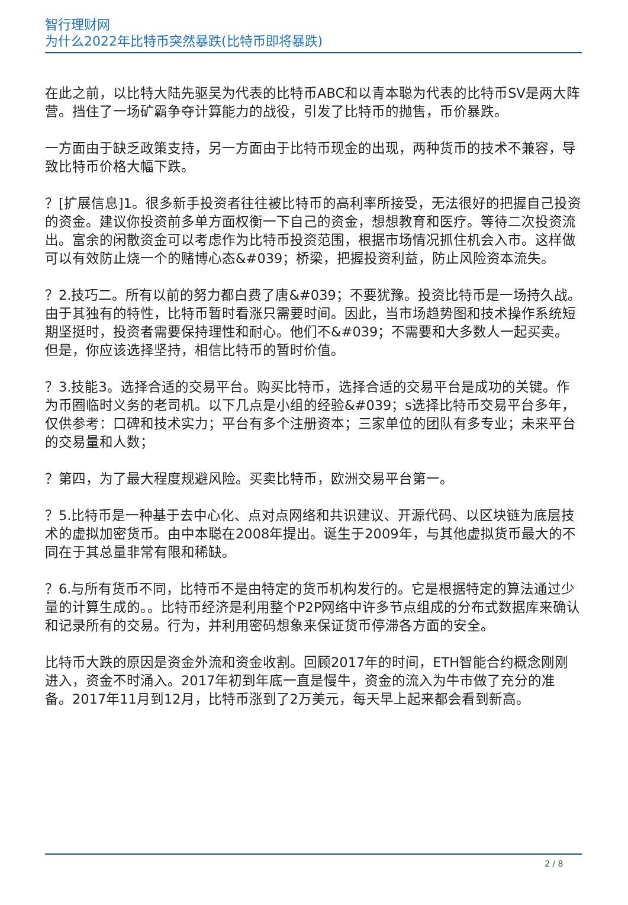智行理财网
为什么2022年比特币突然暴跌(比特币即将暴跌)
在此之前，以比特大陆先驱吴为代表的比特币ABC和以青本聪为代表的比特币SV是两大阵营。挡住了一场矿霸争夺计算能力的战役，引发了比特币的抛售，币价暴跌。
一方面由于缺乏政策支持，另一方面由于比特币现金的出现，两种货币的技术不兼容，导致比特币价格大幅下跌。
？[扩展信息]1。很多新手投资者往往被比特币的高利率所接受，无法很好的把握自己投资的资金。建议你投资前多单方面权衡一下自己的资金，想想教育和医疗。等待二次投资流出。富余的闲散资金可以考虑作为比特币投资范围，根据市场情况抓住机会入市。这样做可以有效防止烧一个的赌博心态&#039；桥梁，把握投资利益，防止风险资本流失。
？2.技巧二。所有以前的努力都白费了唐&#039；不要犹豫。投资比特币是一场持久战。由于其独有的特性，比特币暂时看涨只需要时间。因此，当市场趋势图和技术操作系统短期坚挺时，投资者需要保持理性和耐心。他们不&#039；不需要和大多数人一起买卖。但是，你应该选择坚持，相信比特币的暂时价值。
？3.技能3。选择合适的交易平台。购买比特币，选择合适的交易平台是成功的关键。作为币圈临时义务的老司机。以下几点是小组的经验&#039；s选择比特币交易平台多年，仅供参考：口碑和技术实力；平台有多个注册资本；三家单位的团队有多专业；未来平台的交易量和人数；
？第四，为了最大程度规避风险。买卖比特币，欧洲交易平台第一。
？5.比特币是一种基于去中心化、点对点网络和共识建议、开源代码、以区块链为底层技术的虚拟加密货币。由中本聪在2008年提出。诞生于2009年，与其他虚拟货币最大的不同在于其总量非常有限和稀缺。
？6.与所有货币不同，比特币不是由特定的货币机构发行的。它是根据特定的算法通过少量的计算生成的。。比特币经济是利用整个P2P网络中许多节点组成的分布式数据库来确认和记录所有的交易。行为，并利用密码想象来保证货币停滞各方面的安全。
比特币大跌的原因是资金外流和资金收割。回顾2017年的时间，ETH智能合约概念刚刚进入，资金不时涌入。2017年初到年底一直是慢牛，资金的流入为牛市做了充分的准备。2017年11月到12月，比特币涨到了2万美元，每天早上起来都会看到新高。
2 / 8